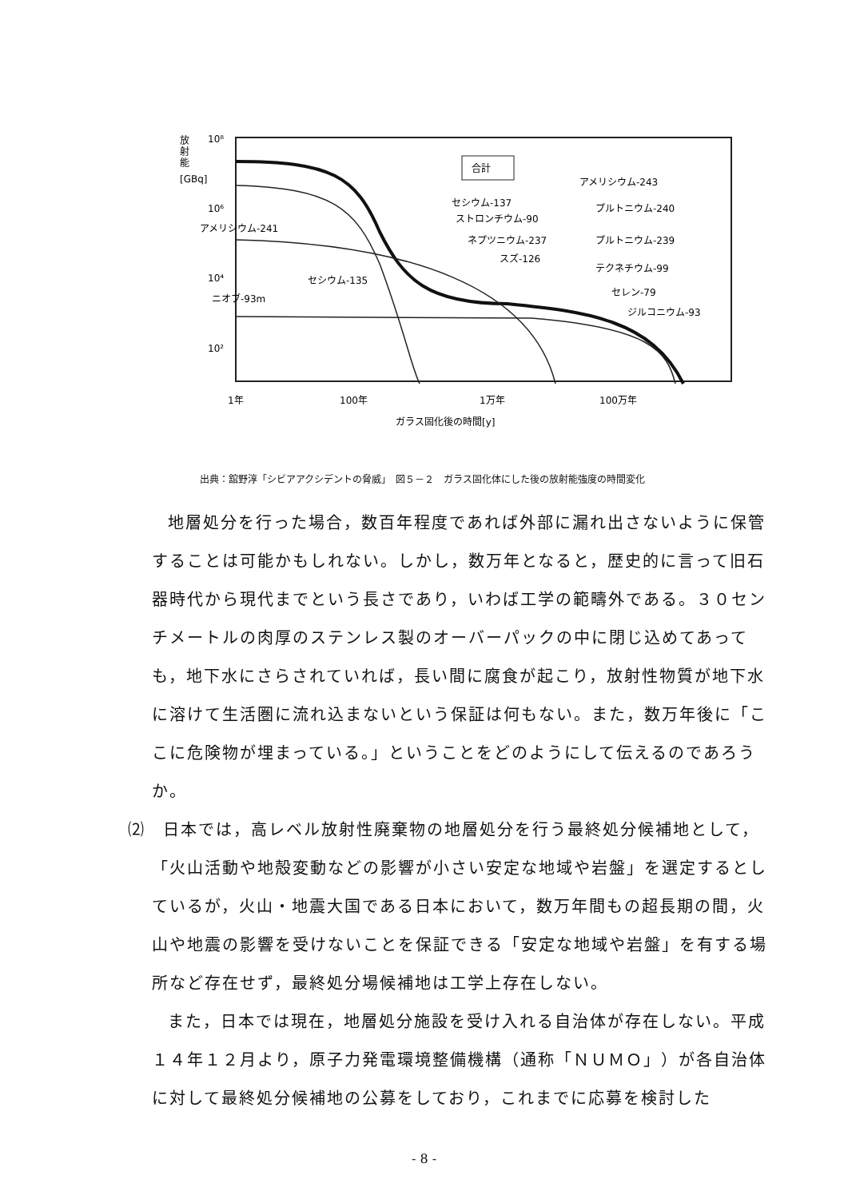放
射
能
[GBq]
10⁸
10⁶
10⁴
10²
合計
セシウム-137
ストロンチウム-90
アメリシウム-241
ネプツニウム-237
スズ-126
セシウム-135
ニオブ-93m
アメリシウム-243
プルトニウム-240
プルトニウム-239
テクネチウム-99
セレン-79
ジルコニウム-93
1年
100年
1万年
100万年
ガラス固化後の時間[y]
出典：舘野淳「シビアアクシデントの脅威」　図５－２　ガラス固化体にした後の放射能強度の時間変化
地層処分を行った場合，数百年程度であれば外部に漏れ出さないように保管することは可能かもしれない。しかし，数万年となると，歴史的に言って旧石器時代から現代までという長さであり，いわば工学の範疇外である。３０センチメートルの肉厚のステンレス製のオーバーパックの中に閉じ込めてあっても，地下水にさらされていれば，長い間に腐食が起こり，放射性物質が地下水に溶けて生活圏に流れ込まないという保証は何もない。また，数万年後に「ここに危険物が埋まっている。」ということをどのようにして伝えるのであろうか。
⑵　日本では，高レベル放射性廃棄物の地層処分を行う最終処分候補地として，「火山活動や地殻変動などの影響が小さい安定な地域や岩盤」を選定するとしているが，火山・地震大国である日本において，数万年間もの超長期の間，火山や地震の影響を受けないことを保証できる「安定な地域や岩盤」を有する場所など存在せず，最終処分場候補地は工学上存在しない。
また，日本では現在，地層処分施設を受け入れる自治体が存在しない。平成１４年１２月より，原子力発電環境整備機構（通称「ＮＵＭＯ」）が各自治体に対して最終処分候補地の公募をしており，これまでに応募を検討した
- 8 -